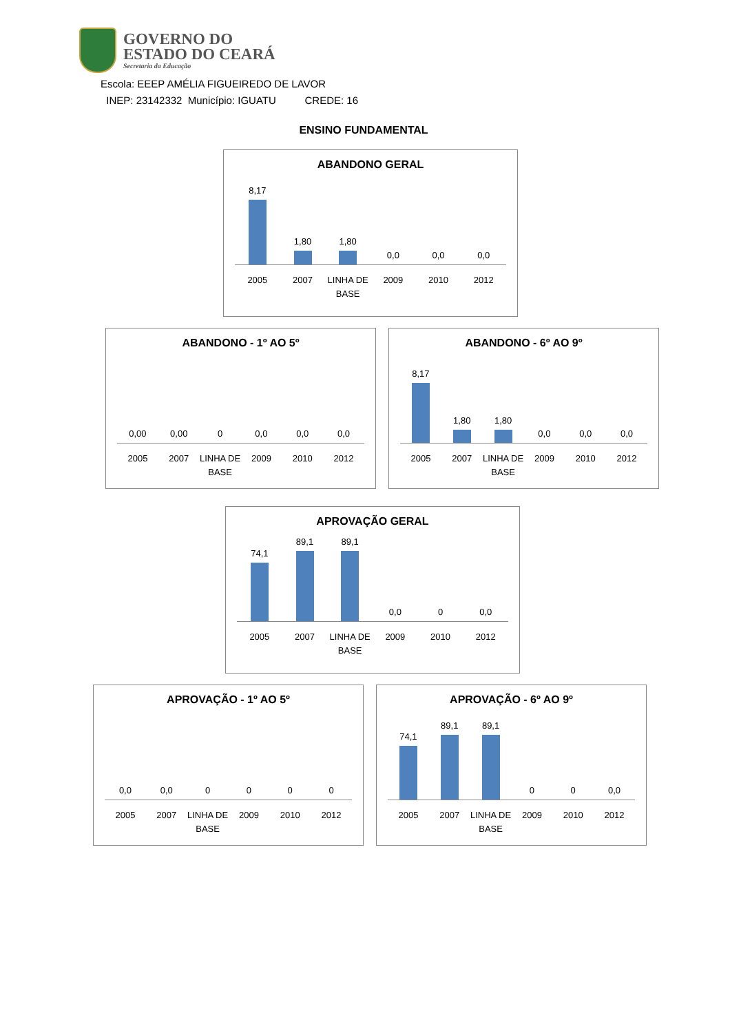GOVERNO DO
ESTADO DO CEARÁ
Secretaria da Educação
Escola: EEEP AMÉLIA FIGUEIREDO DE LAVOR
INEP: 23142332 Município: IGUATU CREDE: 16
ENSINO FUNDAMENTAL
ABANDONO GERAL
8,17
1,80
1,80
0,0
0,0
0,0
2005 2007 LINHA DE BASE 2009 2010 2012
ABANDONO - 1º AO 5º
0,00
0,00
0
0,0
0,0
0,0
2005 2007 LINHA DE BASE 2009 2010 2012
ABANDONO - 6º AO 9º
8,17
1,80
1,80
0,0
0,0
0,0
2005 2007 LINHA DE BASE 2009 2010 2012
APROVAÇÃO GERAL
74,1
89,1
89,1
0,0
0
0,0
2005 2007 LINHA DE BASE 2009 2010 2012
APROVAÇÃO - 1º AO 5º
0,0
0,0
0
0
0
0
2005 2007 LINHA DE BASE 2009 2010 2012
APROVAÇÃO - 6º AO 9º
74,1
89,1
89,1
0
0
0,0
2005 2007 LINHA DE BASE 2009 2010 2012